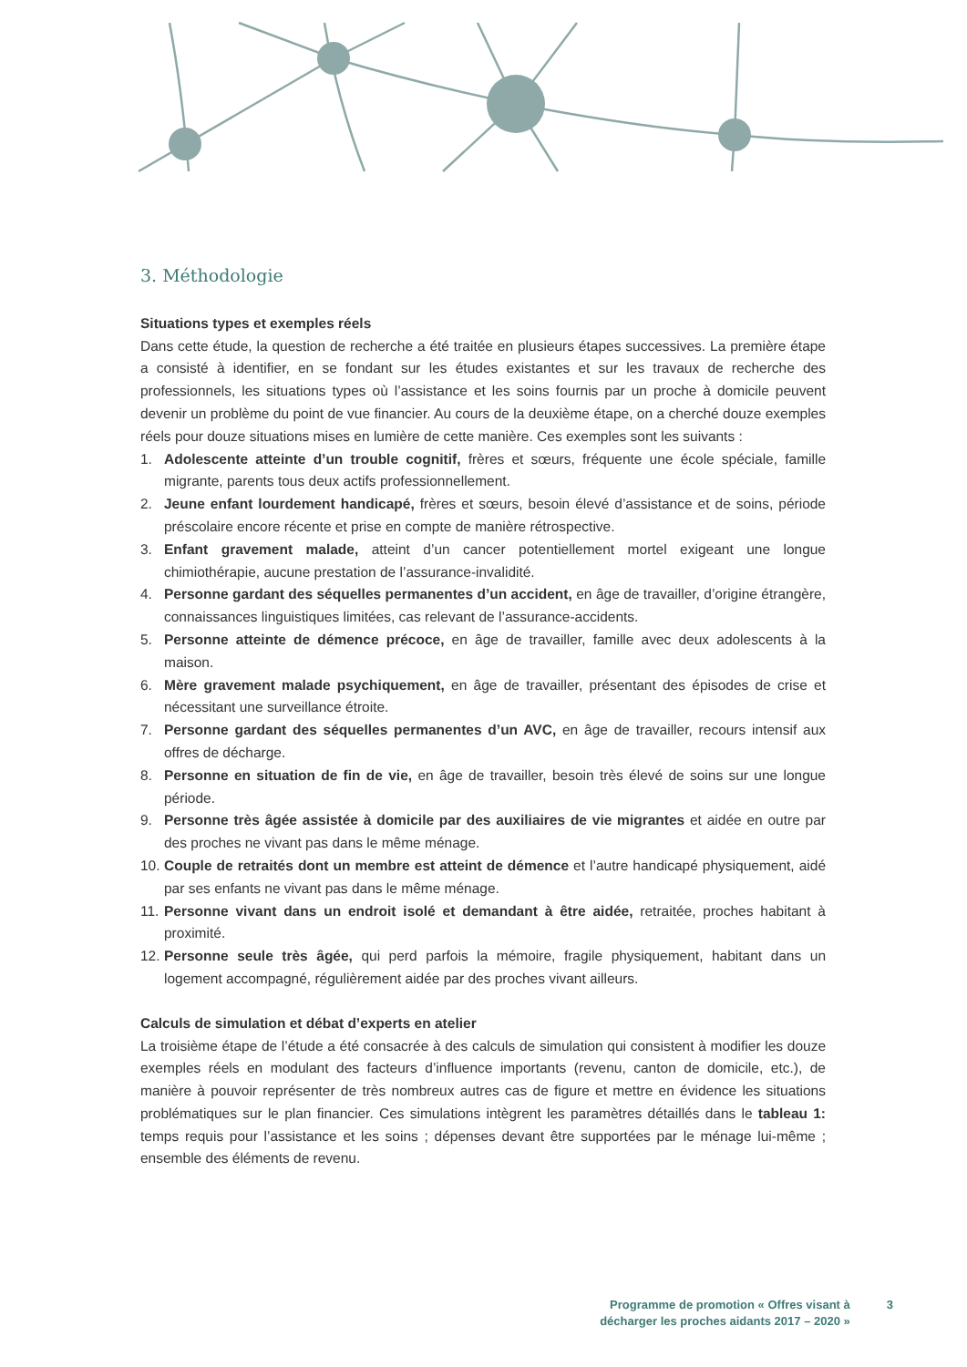3. Méthodologie
Situations types et exemples réels
Dans cette étude, la question de recherche a été traitée en plusieurs étapes successives. La pre­mière étape a consisté à identifier, en se fondant sur les études existantes et sur les travaux de recherche des professionnels, les situations types où l’assistance et les soins fournis par un proche à domicile peuvent devenir un problème du point de vue financier. Au cours de la deuxième étape, on a cherché douze exemples réels pour douze situations mises en lumière de cette manière. Ces exemples sont les suivants :
1. Adolescente atteinte d’un trouble cognitif, frères et sœurs, fréquente une école spéciale, famille migrante, parents tous deux actifs professionnellement.
2. Jeune enfant lourdement handicapé, frères et sœurs, besoin élevé d’assistance et de soins, période préscolaire encore récente et prise en compte de manière rétrospective.
3. Enfant gravement malade, atteint d’un cancer potentiellement mortel exigeant une longue chimiothérapie, aucune prestation de l’assurance-invalidité.
4. Personne gardant des séquelles permanentes d’un accident, en âge de travailler, d’origine étrangère, connaissances linguistiques limitées, cas relevant de l’assurance-accidents.
5. Personne atteinte de démence précoce, en âge de travailler, famille avec deux adolescents à la maison.
6. Mère gravement malade psychiquement, en âge de travailler, présentant des épisodes de crise et nécessitant une surveillance étroite.
7. Personne gardant des séquelles permanentes d’un AVC, en âge de travailler, recours intensif aux offres de décharge.
8. Personne en situation de fin de vie, en âge de travailler, besoin très élevé de soins sur une longue période.
9. Personne très âgée assistée à domicile par des auxiliaires de vie migrantes et aidée en outre par des proches ne vivant pas dans le même ménage.
10. Couple de retraités dont un membre est atteint de démence et l’autre handicapé physique­ment, aidé par ses enfants ne vivant pas dans le même ménage.
11. Personne vivant dans un endroit isolé et demandant à être aidée, retraitée, proches habitant à proximité.
12. Personne seule très âgée, qui perd parfois la mémoire, fragile physiquement, habitant dans un logement accompagné, régulièrement aidée par des proches vivant ailleurs.
Calculs de simulation et débat d’experts en atelier
La troisième étape de l’étude a été consacrée à des calculs de simulation qui consistent à modifier les douze exemples réels en modulant des facteurs d’influence importants (revenu, canton de do­micile, etc.), de manière à pouvoir représenter de très nombreux autres cas de figure et mettre en évidence les situations problématiques sur le plan financier. Ces simulations intègrent les paramètres détaillés dans le tableau 1: temps requis pour l’assistance et les soins ; dépenses devant être sup­portées par le ménage lui-même ; ensemble des éléments de revenu.
Programme de promotion « Offres visant à
décharger les proches aidants 2017 – 2020 »
3